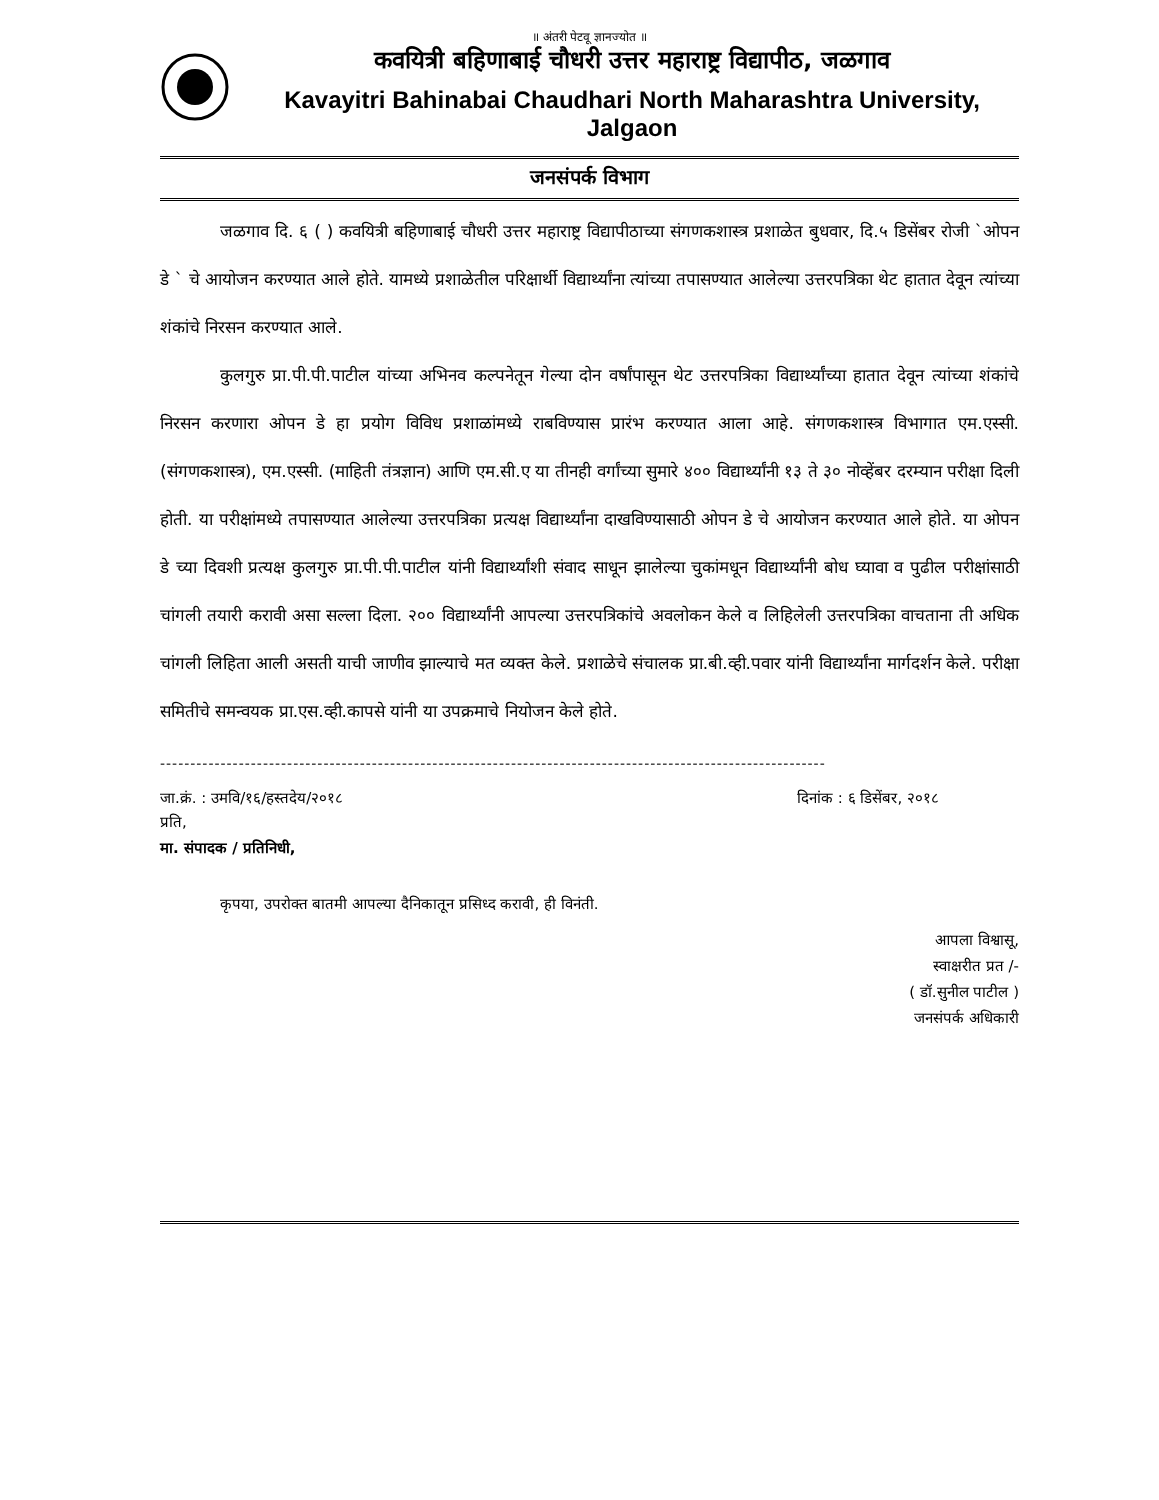॥ अंतरी पेटवू ज्ञानज्योत ॥
कवयित्री बहिणाबाई चौधरी उत्तर महाराष्ट्र विद्यापीठ, जळगाव
Kavayitri Bahinabai Chaudhari North Maharashtra University, Jalgaon
जनसंपर्क विभाग
जळगाव दि. ६ ( ) कवयित्री बहिणाबाई चौधरी उत्तर महाराष्ट्र विद्यापीठाच्या संगणकशास्त्र प्रशाळेत बुधवार, दि.५ डिसेंबर रोजी `ओपन डे ` चे आयोजन करण्यात आले होते. यामध्ये प्रशाळेतील परिक्षार्थी विद्यार्थ्यांना त्यांच्या तपासण्यात आलेल्या उत्तरपत्रिका थेट हातात देवून त्यांच्या शंकांचे निरसन करण्यात आले.
कुलगुरु प्रा.पी.पी.पाटील यांच्या अभिनव कल्पनेतून गेल्या दोन वर्षांपासून थेट उत्तरपत्रिका विद्यार्थ्यांच्या हातात देवून त्यांच्या शंकांचे निरसन करणारा ओपन डे हा प्रयोग विविध प्रशाळांमध्ये राबविण्यास प्रारंभ करण्यात आला आहे. संगणकशास्त्र विभागात एम.एस्सी. (संगणकशास्त्र), एम.एस्सी. (माहिती तंत्रज्ञान) आणि एम.सी.ए या तीनही वर्गांच्या सुमारे ४०० विद्यार्थ्यांनी १३ ते ३० नोव्हेंबर दरम्यान परीक्षा दिली होती. या परीक्षांमध्ये तपासण्यात आलेल्या उत्तरपत्रिका प्रत्यक्ष विद्यार्थ्यांना दाखविण्यासाठी ओपन डे चे आयोजन करण्यात आले होते. या ओपन डे च्या दिवशी प्रत्यक्ष कुलगुरु प्रा.पी.पी.पाटील यांनी विद्यार्थ्यांशी संवाद साधून झालेल्या चुकांमधून विद्यार्थ्यांनी बोध घ्यावा व पुढील परीक्षांसाठी चांगली तयारी करावी असा सल्ला दिला. २०० विद्यार्थ्यांनी आपल्या उत्तरपत्रिकांचे अवलोकन केले व लिहिलेली उत्तरपत्रिका वाचताना ती अधिक चांगली लिहिता आली असती याची जाणीव झाल्याचे मत व्यक्त केले. प्रशाळेचे संचालक प्रा.बी.व्ही.पवार यांनी विद्यार्थ्यांना मार्गदर्शन केले. परीक्षा समितीचे समन्वयक प्रा.एस.व्ही.कापसे यांनी या उपक्रमाचे नियोजन केले होते.
--------------------------------------------------------------------------------------------------------------
जा.क्रं. : उमवि/१६/हस्तदेय/२०१८ दिनांक : ६ डिसेंबर, २०१८
प्रति,
मा. संपादक / प्रतिनिधी,
कृपया, उपरोक्त बातमी आपल्या दैनिकातून प्रसिध्द करावी, ही विनंती.
आपला विश्वासू,
स्वाक्षरीत प्रत /-
( डॉ.सुनील पाटील )
जनसंपर्क अधिकारी